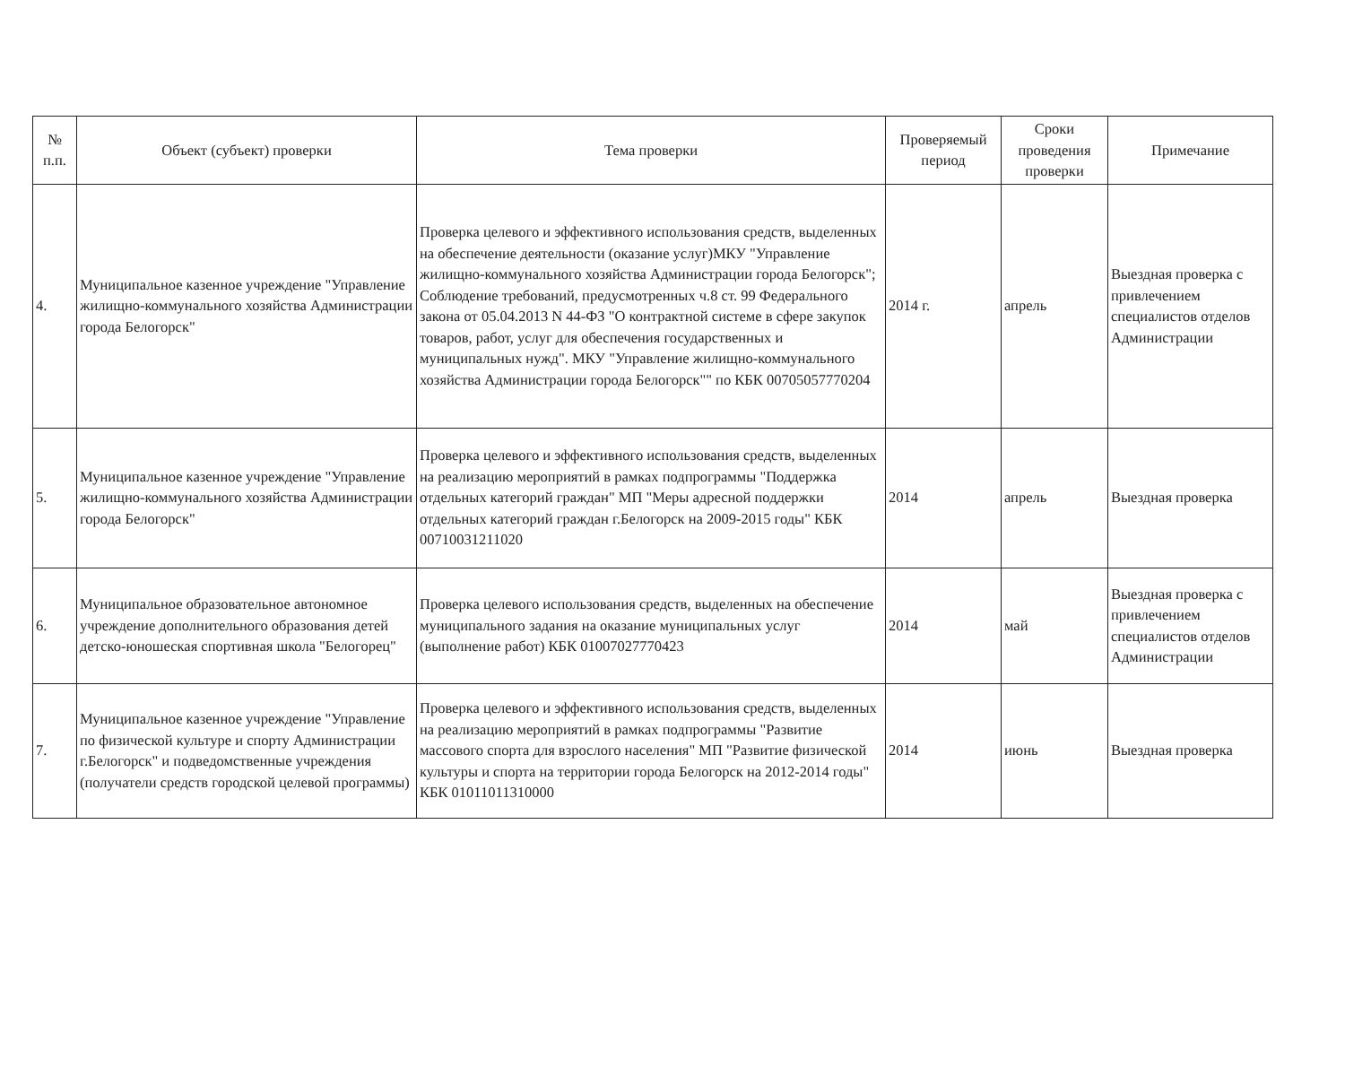| № п.п. | Объект (субъект) проверки | Тема проверки | Проверяемый период | Сроки проведения проверки | Примечание |
| --- | --- | --- | --- | --- | --- |
| 4. | Муниципальное казенное учреждение "Управление жилищно-коммунального хозяйства Администрации города Белогорск" | Проверка целевого и эффективного использования средств, выделенных на обеспечение деятельности (оказание услуг)МКУ "Управление жилищно-коммунального хозяйства Администрации города Белогорск"; Соблюдение требований, предусмотренных ч.8 ст. 99 Федерального закона от 05.04.2013 N 44-ФЗ "О контрактной системе в сфере закупок товаров, работ, услуг для обеспечения государственных и муниципальных нужд". МКУ "Управление жилищно-коммунального хозяйства Администрации города Белогорск"" по КБК 00705057770204 | 2014 г. | апрель | Выездная проверка с привлечением специалистов отделов Администрации |
| 5. | Муниципальное казенное учреждение "Управление жилищно-коммунального хозяйства Администрации города Белогорск" | Проверка целевого и эффективного использования средств, выделенных на реализацию мероприятий в рамках подпрограммы "Поддержка отдельных категорий граждан" МП "Меры адресной поддержки отдельных категорий граждан г.Белогорск на 2009-2015 годы" КБК 00710031211020 | 2014 | апрель | Выездная проверка |
| 6. | Муниципальное образовательное автономное учреждение дополнительного образования детей детско-юношеская спортивная школа "Белогорец" | Проверка целевого использования средств, выделенных на обеспечение муниципального задания на оказание муниципальных услуг (выполнение работ) КБК 01007027770423 | 2014 | май | Выездная проверка с привлечением специалистов отделов Администрации |
| 7. | Муниципальное казенное учреждение "Управление по физической культуре и спорту Администрации г.Белогорск" и подведомственные учреждения (получатели средств городской целевой программы) | Проверка целевого и эффективного использования средств, выделенных на реализацию мероприятий в рамках подпрограммы "Развитие массового спорта для взрослого населения" МП "Развитие физической культуры и спорта на территории города Белогорск на 2012-2014 годы" КБК 01011011310000 | 2014 | июнь | Выездная проверка |